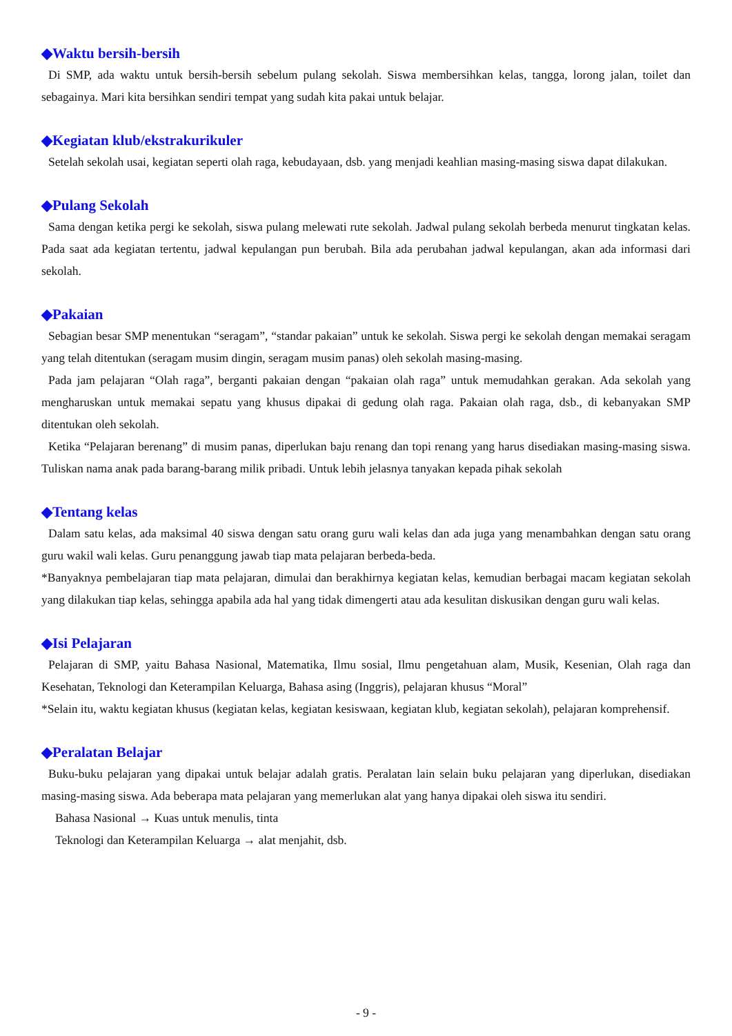◆Waktu bersih-bersih
Di SMP, ada waktu untuk bersih-bersih sebelum pulang sekolah. Siswa membersihkan kelas, tangga, lorong jalan, toilet dan sebagainya. Mari kita bersihkan sendiri tempat yang sudah kita pakai untuk belajar.
◆Kegiatan klub/ekstrakurikuler
Setelah sekolah usai, kegiatan seperti olah raga, kebudayaan, dsb. yang menjadi keahlian masing-masing siswa dapat dilakukan.
◆Pulang Sekolah
Sama dengan ketika pergi ke sekolah, siswa pulang melewati rute sekolah. Jadwal pulang sekolah berbeda menurut tingkatan kelas. Pada saat ada kegiatan tertentu, jadwal kepulangan pun berubah. Bila ada perubahan jadwal kepulangan, akan ada informasi dari sekolah.
◆Pakaian
Sebagian besar SMP menentukan “seragam”, “standar pakaian” untuk ke sekolah. Siswa pergi ke sekolah dengan memakai seragam yang telah ditentukan (seragam musim dingin, seragam musim panas) oleh sekolah masing-masing.
Pada jam pelajaran “Olah raga”, berganti pakaian dengan “pakaian olah raga” untuk memudahkan gerakan. Ada sekolah yang mengharuskan untuk memakai sepatu yang khusus dipakai di gedung olah raga. Pakaian olah raga, dsb., di kebanyakan SMP ditentukan oleh sekolah.
Ketika “Pelajaran berenang” di musim panas, diperlukan baju renang dan topi renang yang harus disediakan masing-masing siswa. Tuliskan nama anak pada barang-barang milik pribadi. Untuk lebih jelasnya tanyakan kepada pihak sekolah
◆Tentang kelas
Dalam satu kelas, ada maksimal 40 siswa dengan satu orang guru wali kelas dan ada juga yang menambahkan dengan satu orang guru wakil wali kelas. Guru penanggung jawab tiap mata pelajaran berbeda-beda.
*Banyaknya pembelajaran tiap mata pelajaran, dimulai dan berakhirnya kegiatan kelas, kemudian berbagai macam kegiatan sekolah yang dilakukan tiap kelas, sehingga apabila ada hal yang tidak dimengerti atau ada kesulitan diskusikan dengan guru wali kelas.
◆Isi Pelajaran
Pelajaran di SMP, yaitu Bahasa Nasional, Matematika, Ilmu sosial, Ilmu pengetahuan alam, Musik, Kesenian, Olah raga dan Kesehatan, Teknologi dan Keterampilan Keluarga, Bahasa asing (Inggris), pelajaran khusus “Moral”
*Selain itu, waktu kegiatan khusus (kegiatan kelas, kegiatan kesiswaan, kegiatan klub, kegiatan sekolah), pelajaran komprehensif.
◆Peralatan Belajar
Buku-buku pelajaran yang dipakai untuk belajar adalah gratis. Peralatan lain selain buku pelajaran yang diperlukan, disediakan masing-masing siswa. Ada beberapa mata pelajaran yang memerlukan alat yang hanya dipakai oleh siswa itu sendiri.
Bahasa Nasional → Kuas untuk menulis, tinta
Teknologi dan Keterampilan Keluarga → alat menjahit, dsb.
- 9 -